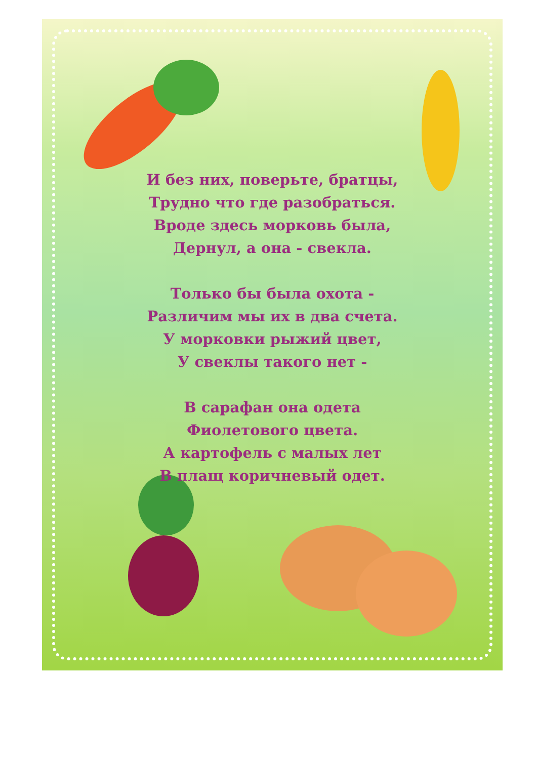И без них, поверьте, братцы,
Трудно что где разобраться.
Вроде здесь морковь была,
Дернул, а она - свекла.
Только бы была охота -
Различим мы их в два счета.
У морковки рыжий цвет,
У свеклы такого нет -
В сарафан она одета
Фиолетового цвета.
А картофель с малых лет
В плащ коричневый одет.